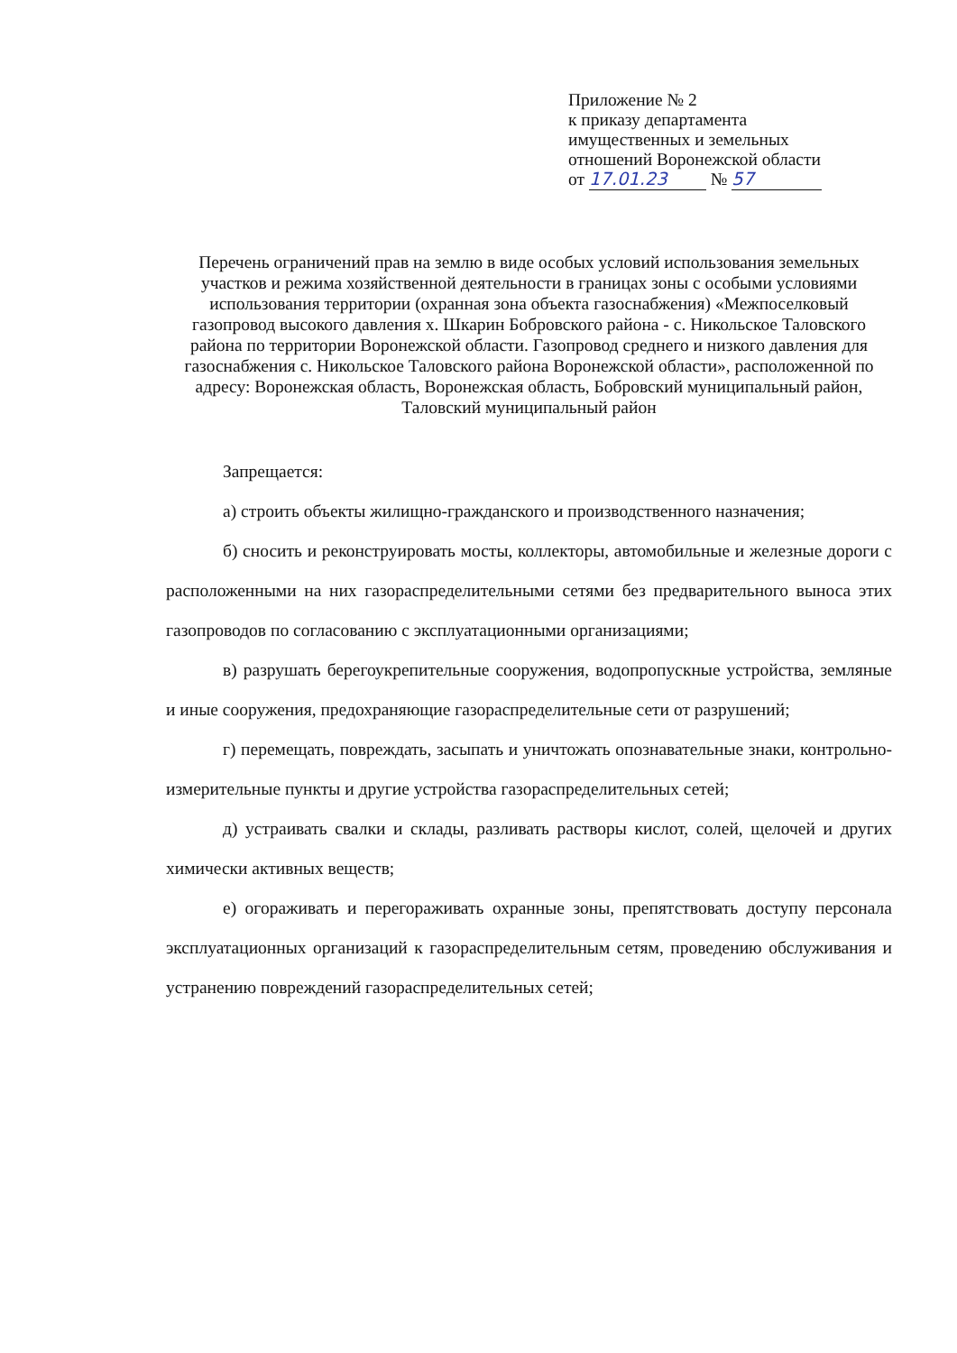Приложение № 2
к приказу департамента
имущественных и земельных
отношений Воронежской области
от 17.01.23 № 57
Перечень ограничений прав на землю в виде особых условий использования земельных участков и режима хозяйственной деятельности в границах зоны с особыми условиями использования территории (охранная зона объекта газоснабжения) «Межпоселковый газопровод высокого давления х. Шкарин Бобровского района - с. Никольское Таловского района по территории Воронежской области. Газопровод среднего и низкого давления для газоснабжения с. Никольское Таловского района Воронежской области», расположенной по адресу: Воронежская область, Воронежская область, Бобровский муниципальный район, Таловский муниципальный район
Запрещается:
а) строить объекты жилищно-гражданского и производственного назначения;
б) сносить и реконструировать мосты, коллекторы, автомобильные и железные дороги с расположенными на них газораспределительными сетями без предварительного выноса этих газопроводов по согласованию с эксплуатационными организациями;
в) разрушать берегоукрепительные сооружения, водопропускные устройства, земляные и иные сооружения, предохраняющие газораспределительные сети от разрушений;
г) перемещать, повреждать, засыпать и уничтожать опознавательные знаки, контрольно-измерительные пункты и другие устройства газораспределительных сетей;
д) устраивать свалки и склады, разливать растворы кислот, солей, щелочей и других химически активных веществ;
е) огораживать и перегораживать охранные зоны, препятствовать доступу персонала эксплуатационных организаций к газораспределительным сетям, проведению обслуживания и устранению повреждений газораспределительных сетей;